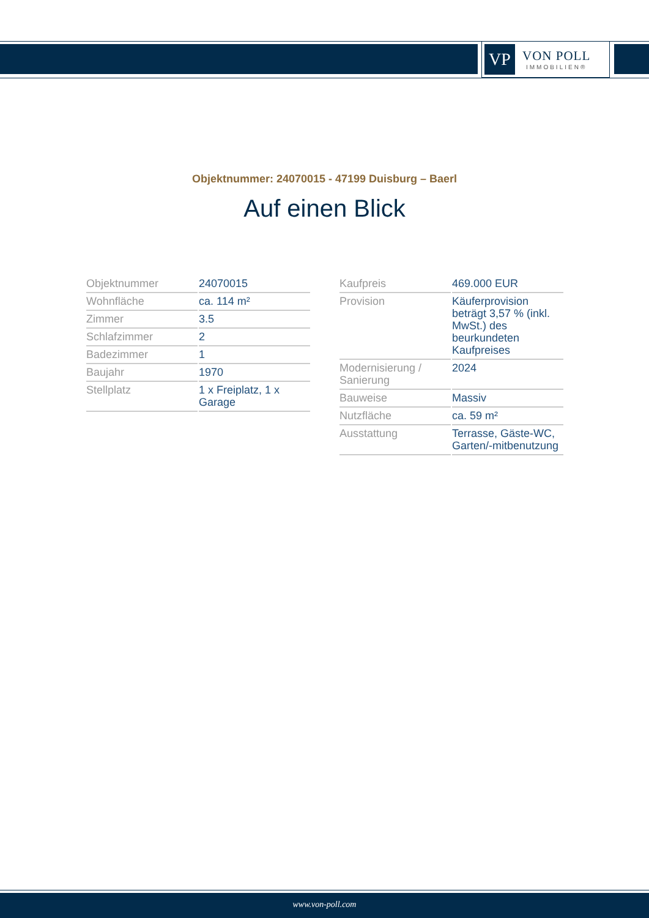VP
VON POLL
IMMOBILIEN®
Objektnummer: 24070015 - 47199 Duisburg – Baerl
Auf einen Blick
| Objektnummer | 24070015 |
| Wohnfläche | ca. 114 m² |
| Zimmer | 3.5 |
| Schlafzimmer | 2 |
| Badezimmer | 1 |
| Baujahr | 1970 |
| Stellplatz | 1 x Freiplatz, 1 x Garage |
| Kaufpreis | 469.000 EUR |
| Provision | Käuferprovision beträgt 3,57 % (inkl. MwSt.) des beurkundeten Kaufpreises |
| Modernisierung / Sanierung | 2024 |
| Bauweise | Massiv |
| Nutzfläche | ca. 59 m² |
| Ausstattung | Terrasse, Gäste-WC, Garten/-mitbenutzung |
www.von-poll.com